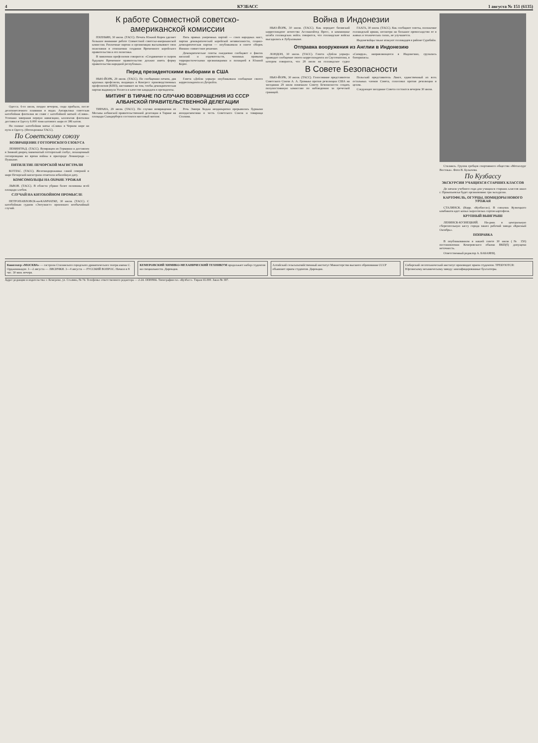4 КУЗБАСС 1 августа № 151 (6135)
Одесса. 6-го июля, поздно вечером, сюда прибыла, после десятимесячного плавания в водах Антарктики советская китобойная флотилия во главе с китобойной маткой «Слава». Успешно завершив первую навигацию, коллектив флотилии доставил в Одессу 6.000 тонн китового жира от 386 китов.
На снимке: китобойная матка «Слава» в Черном море на пути в Одессу. (Фотохроника ТАСС).
По Советскому союзу
ВОЗВРАЩЕНИЕ ГОТТОРПСКОГО ГЛОБУСА
ЛЕНИНГРАД. (ТАСС). Возвращен из Германии и доставлен в Зимний дворец знаменитый готторпский глобус, похищенный гитлеровцами во время войны в пригороде Ленинграда — Пушкине.
ПЯТИЛЕТИЕ ПЕЧОРСКОЙ МАГИСТРАЛИ
КОТЛАС. (ТАСС). Железнодорожники самой северной в мире Печорской магистрали отметили юбилейную дату.
КОМСОМОЛЬЦЫ НА ОХРАНЕ УРОЖАЯ
ЛЬВОВ. (ТАСС). В области убрано более половины всей площади хлебов.
СЛУЧАЙ НА КИТОБОЙНОМ ПРОМЫСЛЕ
ПЕТРОПАВЛОВСК-на-КАМЧАТКЕ, 30 июля. (ТАСС). С китобойным судном «Энтузиаст» произошел необычайный случай.
К работе Совместной советско-американской комиссии
ПХЕНЬЯН, 30 июля. (ТАСС). Печать Южной Кореи уделяет большое внимание работе Совместной советско-американской комиссии. Различные партии и организации высказывают свои пожелания в отношении создания Временного корейского правительства и его политики.
В заявлении профсоюзов говорится: «Создаваемое в скором будущем Временное правительство должно иметь форму правительства народной республики».
Пять правых умеренных партий — союз народных масс, партия демократической корейской независимости, социал-демократическая партия — опубликовали в газете «Норек Инмин» совместное решение.
Демократические газеты ежедневно сообщают о фактах насилий и издевательств, чинимых правыми террористическими организациями и полицией в Южной Корее.
Перед президентскими выборами в США
НЬЮ-ЙОРК, 29 июля. (ТАСС). По сообщению печати, два крупных профсоюза, входящих в Конгресс производственных профсоюзов (КПП), настаивают на том, чтобы демократическая партия выдвинула Уоллеса в качестве кандидата в президенты.
Газета «Дейли уоркер» опубликовала сообщение своего корреспондента из Детройта.
МИТИНГ В ТИРАНЕ ПО СЛУЧАЮ ВОЗВРАЩЕНИЯ ИЗ СССР АЛБАНСКОЙ ПРАВИТЕЛЬСТВЕННОЙ ДЕЛЕГАЦИИ
ТИРАНА, 29 июля. (ТАСС). По случаю возвращения из Москвы албанской правительственной делегации в Тиране на площади Скандерберга состоялся массовый митинг.
Речь Энвера Ходжа неоднократно прерывалась бурными аплодисментами в честь Советского Союза и товарища Сталина.
Война в Индонезии
НЬЮ-ЙОРК, 30 июля. (ТАСС). Как передает батавский корреспондент агентства Ассошиэйтед Пресс, в коммюнике штаба голландских войск говорится, что голландские войска высадились в Лубукпакаме.
ГААГА, 30 июля. (ТАСС). Как сообщают газеты, положение голландской армии, несмотря на большое превосходство ее в живых и технических силах, не улучшается.
Индонезийцы также атакуют голландцев в районе Сурабайи.
Отправка вооружения из Англии в Индонезию
ЛОНДОН, 30 июля. (ТАСС). Газета «Дейли уоркер» приводит сообщение своего корреспондента из Саутгемптона, в котором говорится, что 28 июля на голландское судно «Сапаруа», направляющееся в Индонезию, грузились боеприпасы.
В Совете Безопасности
НЬЮ-ЙОРК, 30 июля. (ТАСС). Голосование представителя Советского Союза А. А. Громыко против резолюции США на заседании 29 июля помешало Совету Безопасности создать полупостоянную комиссию по наблюдению за греческой границей.
Польский представитель Ланге, единственный из всех остальных членов Совета, голосовал против резолюции в целом.
Следующее заседание Совета состоится вечером 30 июля.
Сталинск. Группа гребцов спортивного общества «Металлург Востока». Фото В. Булычева.
По Кузбассу
ЭКСКУРСИИ УЧАЩИХСЯ СТАРШИХ КЛАССОВ
До начала учебного года для учащихся старших классов школ г. Прокопьевска будет организовано три экскурсии.
КАРТОФЕЛЬ, ОГУРЦЫ, ПОМИДОРЫ НОВОГО УРОЖАЯ
СТАЛИНСК. (Корр. «Кузбасса»). В совхозах Кузнецкого комбината идет копка скороспелых сортов картофеля.
КРУПНЫЙ ВЫИГРЫШ
ЛЕНИНСК-КУЗНЕЦКИЙ. На-днях в центральную сберегательную кассу города зашел рабочий завода «Красный Октябрь».
ПОПРАВКА
В опубликованном в нашей газете 30 июля (№ 150) постановлении Кемеровского обкома ВКП(б) допущена неточность.
Ответственный редактор А. БАБАЯНЦ.
Кинотеатр «МОСКВА» — гастроли Сталинского городского драматического театра имени С. Орджоникидзе. 1—2 августа — ЛИСИЧКИ. 3—4 августа — РУССКИЙ ВОПРОС. Начало в 8 час. 30 мин. вечера.
КЕМЕРОВСКИЙ ХИМИКО-МЕХАНИЧЕСКИЙ ТЕХНИКУМ продолжает набор студентов на специальности. Дирекция.
Алтайский сельскохозяйственный институт Министерства высшего образования СССР объявляет прием студентов. Дирекция.
Сибирский лесотехнический институт производит прием студентов. ТРЕБУЮТСЯ: Юргинскому механическому заводу: квалифицированные бухгалтеры.
Адрес редакции и издательства: г. Кемерово, ул. Сталина, № 74. Телефоны: ответственного редактора — 2-24. ОП00966. Типография газ. «Кузбасс». Тираж 65.000. Заказ № 397.